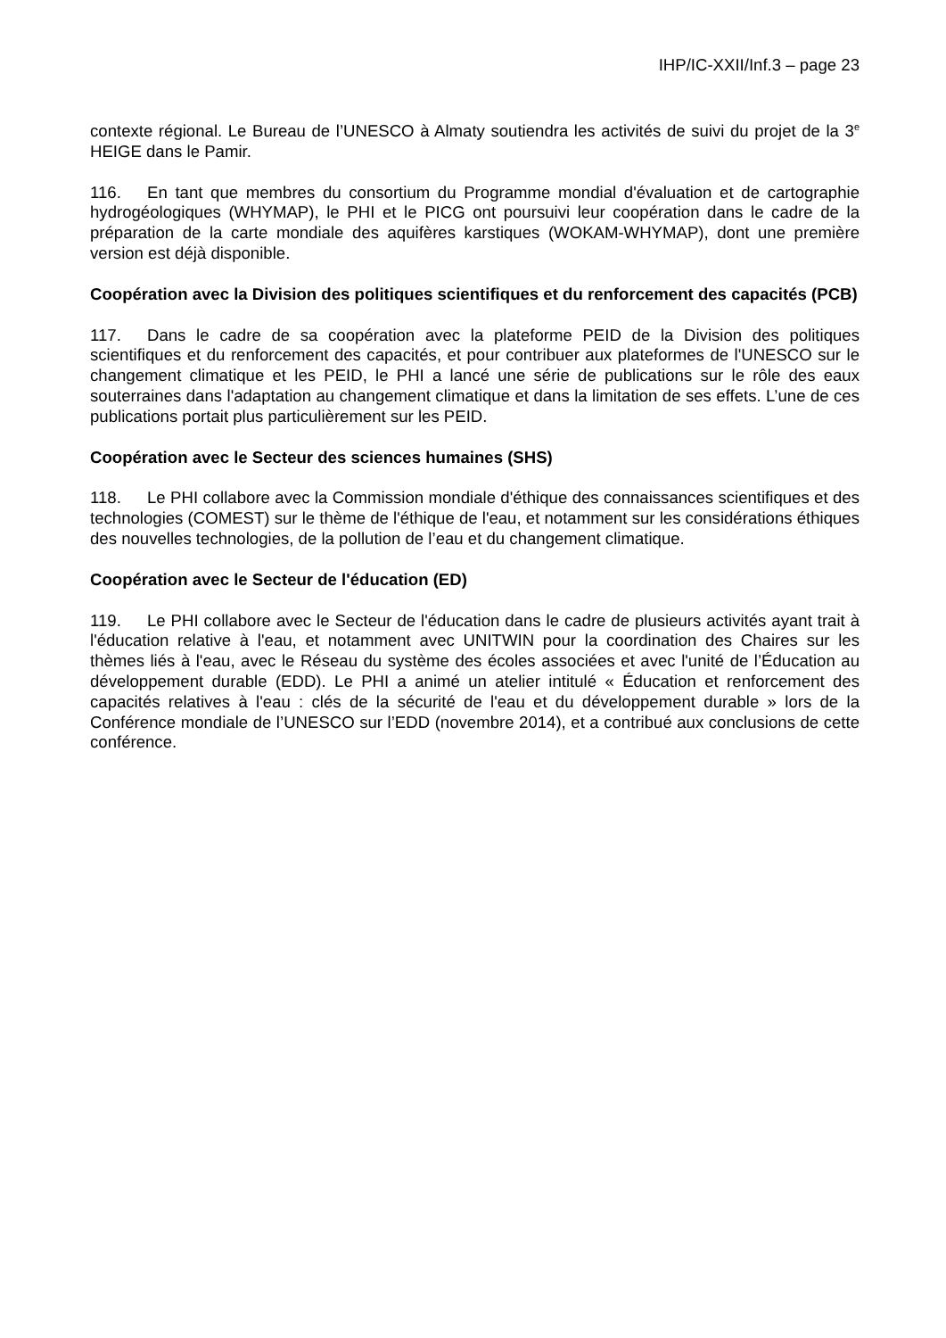IHP/IC-XXII/Inf.3 – page 23
contexte régional. Le Bureau de l’UNESCO à Almaty soutiendra les activités de suivi du projet de la 3<sup>e</sup> HEIGE dans le Pamir.
116. En tant que membres du consortium du Programme mondial d'évaluation et de cartographie hydrogéologiques (WHYMAP), le PHI et le PICG ont poursuivi leur coopération dans le cadre de la préparation de la carte mondiale des aquifères karstiques (WOKAM-WHYMAP), dont une première version est déjà disponible.
Coopération avec la Division des politiques scientifiques et du renforcement des capacités (PCB)
117. Dans le cadre de sa coopération avec la plateforme PEID de la Division des politiques scientifiques et du renforcement des capacités, et pour contribuer aux plateformes de l'UNESCO sur le changement climatique et les PEID, le PHI a lancé une série de publications sur le rôle des eaux souterraines dans l'adaptation au changement climatique et dans la limitation de ses effets. L’une de ces publications portait plus particulièrement sur les PEID.
Coopération avec le Secteur des sciences humaines (SHS)
118. Le PHI collabore avec la Commission mondiale d'éthique des connaissances scientifiques et des technologies (COMEST) sur le thème de l'éthique de l'eau, et notamment sur les considérations éthiques des nouvelles technologies, de la pollution de l’eau et du changement climatique.
Coopération avec le Secteur de l'éducation (ED)
119. Le PHI collabore avec le Secteur de l'éducation dans le cadre de plusieurs activités ayant trait à l'éducation relative à l'eau, et notamment avec UNITWIN pour la coordination des Chaires sur les thèmes liés à l'eau, avec le Réseau du système des écoles associées et avec l'unité de l’Éducation au développement durable (EDD). Le PHI a animé un atelier intitulé « Éducation et renforcement des capacités relatives à l'eau : clés de la sécurité de l'eau et du développement durable » lors de la Conférence mondiale de l’UNESCO sur l’EDD (novembre 2014), et a contribué aux conclusions de cette conférence.